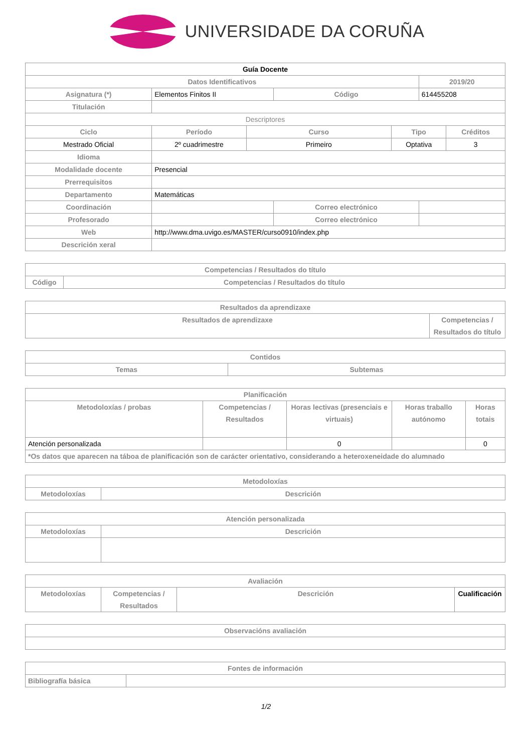UNIVERSIDADE DA CORUÑA
| Guía Docente | | | | | | |
| --- | --- | --- | --- | --- | --- | --- |
| Datos Identificativos | | | | | 2019/20 | |
| Asignatura (*) | Elementos Finitos II | | Código | | 614455208 | |
| Titulación | | | | | | |
| Descriptores | | | | | | |
| Ciclo | Período | Curso | | Tipo | | Créditos |
| Mestrado Oficial | 2º cuadrimestre | Primeiro | | Optativa | | 3 |
| Idioma | | | | | | |
| Modalidade docente | Presencial | | | | | |
| Prerrequisitos | | | | | | |
| Departamento | Matemáticas | | | | | |
| Coordinación | | | Correo electrónico | | | |
| Profesorado | | | Correo electrónico | | | |
| Web | http://www.dma.uvigo.es/MASTER/curso0910/index.php | | | | | |
| Descrición xeral | | | | | | |
| Competencias / Resultados do título | |
| --- | --- |
| Código | Competencias / Resultados do título |
| Resultados da aprendizaxe | |
| --- | --- |
| Resultados de aprendizaxe | Competencias / Resultados do título |
| Contidos | |
| --- | --- |
| Temas | Subtemas |
| Planificación | | | | |
| --- | --- | --- | --- | --- |
| Metodoloxías / probas | Competencias / Resultados | Horas lectivas (presenciais e virtuais) | Horas traballo autónomo | Horas totais |
| Atención personalizada | | 0 | | 0 |
| *Os datos que aparecen na táboa de planificación son de carácter orientativo, considerando a heteroxeneidade do alumnado | | | | |
| Metodoloxías | |
| --- | --- |
| Metodoloxías | Descrición |
| Atención personalizada | |
| --- | --- |
| Metodoloxías | Descrición |
| Avaliación | | | |
| --- | --- | --- | --- |
| Metodoloxías | Competencias / Resultados | Descrición | Cualificación |
| Observacións avaliación |
| --- |
| Fontes de información | |
| --- | --- |
| Bibliografía básica | |
1/2